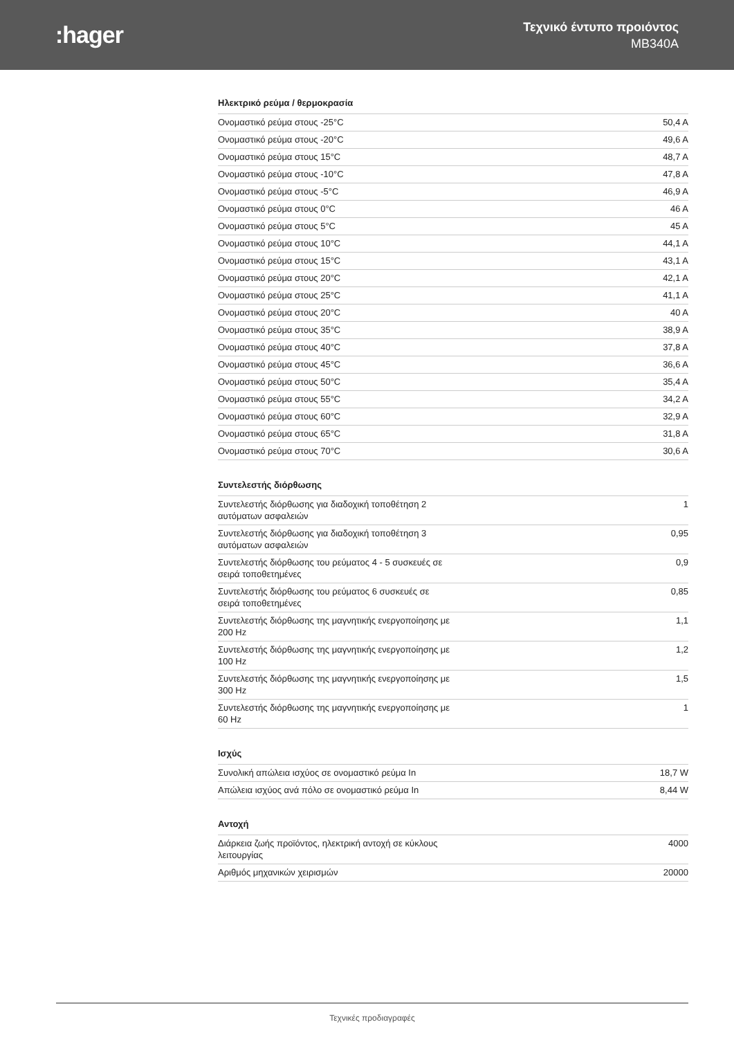:hager
Τεχνικό έντυπο προιόντος
MB340A
Ηλεκτρικό ρεύμα / θερμοκρασία
| Ονομαστικό ρεύμα στους -25°C | 50,4 A |
| Ονομαστικό ρεύμα στους -20°C | 49,6 A |
| Ονομαστικό ρεύμα στους 15°C | 48,7 A |
| Ονομαστικό ρεύμα στους -10°C | 47,8 A |
| Ονομαστικό ρεύμα στους -5°C | 46,9 A |
| Ονομαστικό ρεύμα στους 0°C | 46 A |
| Ονομαστικό ρεύμα στους 5°C | 45 A |
| Ονομαστικό ρεύμα στους 10°C | 44,1 A |
| Ονομαστικό ρεύμα στους 15°C | 43,1 A |
| Ονομαστικό ρεύμα στους 20°C | 42,1 A |
| Ονομαστικό ρεύμα στους 25°C | 41,1 A |
| Ονομαστικό ρεύμα στους 20°C | 40 A |
| Ονομαστικό ρεύμα στους 35°C | 38,9 A |
| Ονομαστικό ρεύμα στους 40°C | 37,8 A |
| Ονομαστικό ρεύμα στους 45°C | 36,6 A |
| Ονομαστικό ρεύμα στους 50°C | 35,4 A |
| Ονομαστικό ρεύμα στους 55°C | 34,2 A |
| Ονομαστικό ρεύμα στους 60°C | 32,9 A |
| Ονομαστικό ρεύμα στους 65°C | 31,8 A |
| Ονομαστικό ρεύμα στους 70°C | 30,6 A |
Συντελεστής διόρθωσης
| Συντελεστής διόρθωσης για διαδοχική τοποθέτηση 2 αυτόματων ασφαλειών | 1 |
| Συντελεστής διόρθωσης για διαδοχική τοποθέτηση 3 αυτόματων ασφαλειών | 0,95 |
| Συντελεστής διόρθωσης του ρεύματος 4 - 5 συσκευές σε σειρά τοποθετημένες | 0,9 |
| Συντελεστής διόρθωσης του ρεύματος 6 συσκευές σε σειρά τοποθετημένες | 0,85 |
| Συντελεστής διόρθωσης της μαγνητικής ενεργοποίησης με 200 Hz | 1,1 |
| Συντελεστής διόρθωσης της μαγνητικής ενεργοποίησης με 100 Hz | 1,2 |
| Συντελεστής διόρθωσης της μαγνητικής ενεργοποίησης με 300 Hz | 1,5 |
| Συντελεστής διόρθωσης της μαγνητικής ενεργοποίησης με 60 Hz | 1 |
Ισχύς
| Συνολική απώλεια ισχύος σε ονομαστικό ρεύμα In | 18,7 W |
| Απώλεια ισχύος ανά πόλο σε ονομαστικό ρεύμα In | 8,44 W |
Αντοχή
| Διάρκεια ζωής προϊόντος, ηλεκτρική αντοχή σε κύκλους λειτουργίας | 4000 |
| Αριθμός μηχανικών χειρισμών | 20000 |
Τεχνικές προδιαγραφές